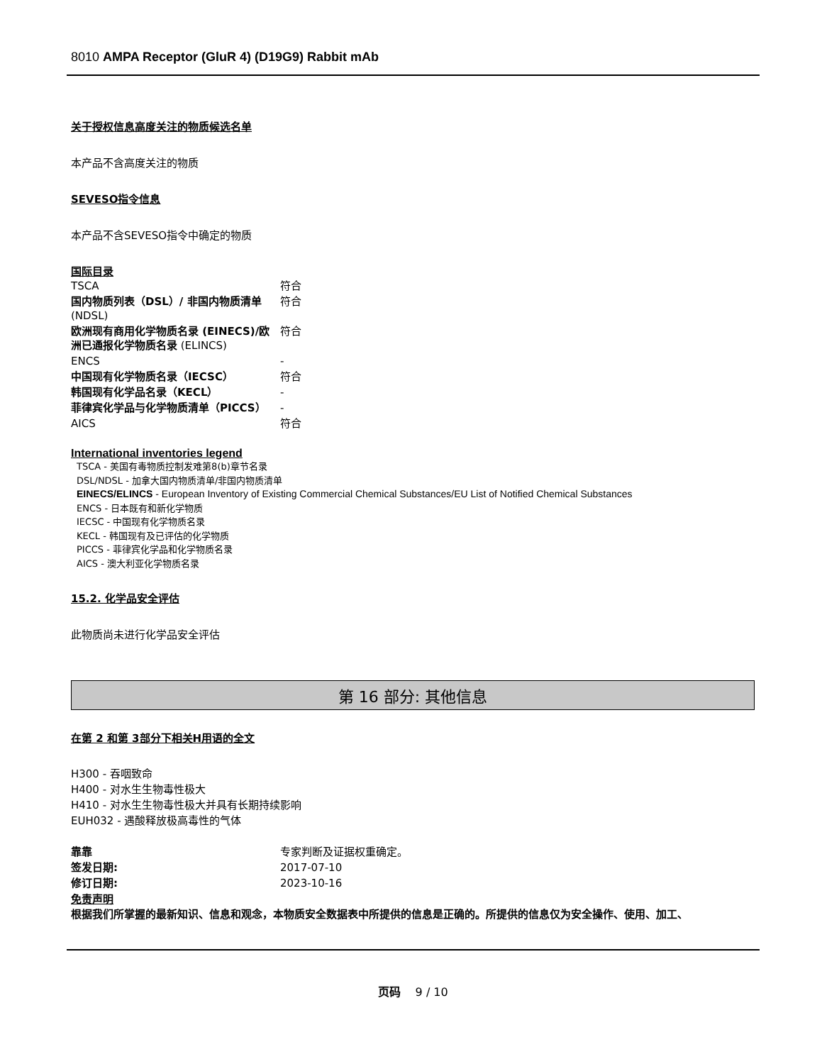8010 AMPA Receptor (GluR 4) (D19G9) Rabbit mAb
关于授权信息高度关注的物质候选名单
本产品不含高度关注的物质
SEVESO指令信息
本产品不含SEVESO指令中确定的物质
国际目录
| TSCA | 符合 |
| 国内物质列表（DSL）/ 非国内物质清单 (NDSL) | 符合 |
| 欧洲现有商用化学物质名录 (EINECS)/欧洲已通报化学物质名录 (ELINCS) | 符合 |
| ENCS | - |
| 中国现有化学物质名录（IECSC） | 符合 |
| 韩国现有化学品名录（KECL） | - |
| 菲律宾化学品与化学物质清单（PICCS） | - |
| AICS | 符合 |
International inventories legend
TSCA - 美国有毒物质控制发难第8(b)章节名录
DSL/NDSL - 加拿大国内物质清单/非国内物质清单
EINECS/ELINCS - European Inventory of Existing Commercial Chemical Substances/EU List of Notified Chemical Substances
ENCS - 日本既有和新化学物质
IECSC - 中国现有化学物质名录
KECL - 韩国现有及已评估的化学物质
PICCS - 菲律宾化学品和化学物质名录
AICS - 澳大利亚化学物质名录
15.2. 化学品安全评估
此物质尚未进行化学品安全评估
第 16 部分: 其他信息
在第 2 和第 3部分下相关H用语的全文
H300 - 吞咽致命
H400 - 对水生生物毒性极大
H410 - 对水生生物毒性极大并具有长期持续影响
EUH032 - 遇酸释放极高毒性的气体
| 靠靠 | 专家判断及证据权重确定。 |
| 签发日期: | 2017-07-10 |
| 修订日期: | 2023-10-16 |
免责声明
根据我们所掌握的最新知识、信息和观念，本物质安全数据表中所提供的信息是正确的。所提供的信息仅为安全操作、使用、加工、
页码 9 / 10